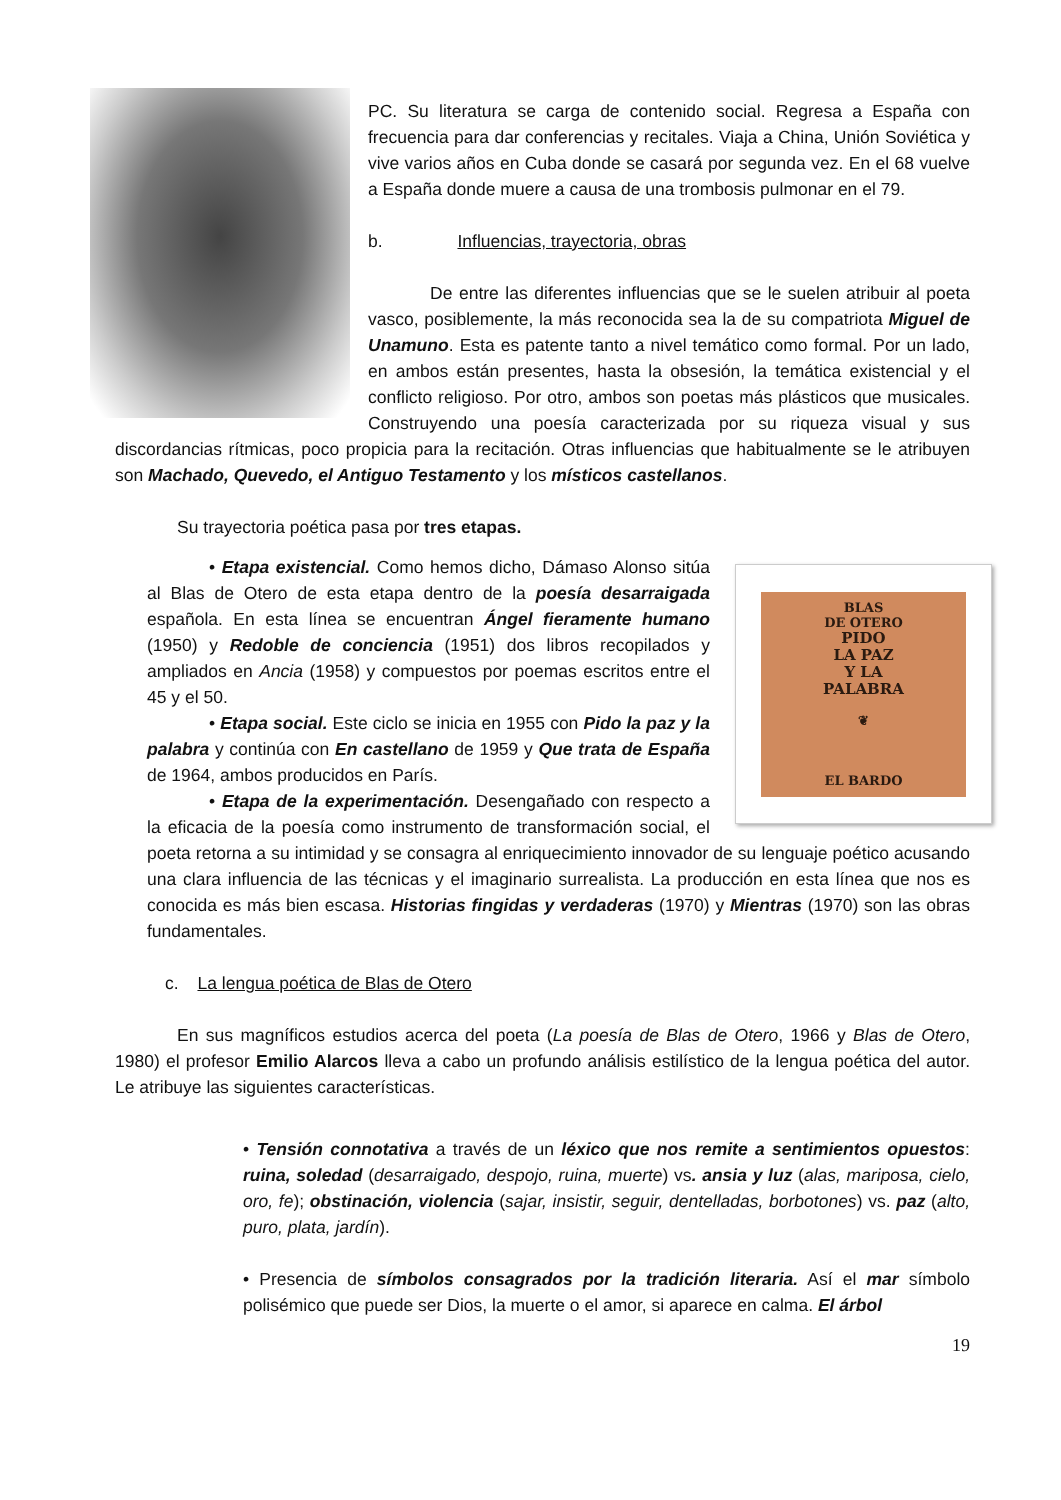PC. Su literatura se carga de contenido social. Regresa a España con frecuencia para dar conferencias y recitales. Viaja a China, Unión Soviética y vive varios años en Cuba donde se casará por segunda vez. En el 68 vuelve a España donde muere a causa de una trombosis pulmonar en el 79.
b. Influencias, trayectoria, obras
De entre las diferentes influencias que se le suelen atribuir al poeta vasco, posiblemente, la más reconocida sea la de su compatriota Miguel de Unamuno. Esta es patente tanto a nivel temático como formal. Por un lado, en ambos están presentes, hasta la obsesión, la temática existencial y el conflicto religioso. Por otro, ambos son poetas más plásticos que musicales. Construyendo una poesía caracterizada por su riqueza visual y sus discordancias rítmicas, poco propicia para la recitación. Otras influencias que habitualmente se le atribuyen son Machado, Quevedo, el Antiguo Testamento y los místicos castellanos.
Su trayectoria poética pasa por tres etapas.
BLAS
DE OTERO
PIDO
LA PAZ
Y LA
PALABRA
❦
EL BARDO
• Etapa existencial. Como hemos dicho, Dámaso Alonso sitúa al Blas de Otero de esta etapa dentro de la poesía desarraigada española. En esta línea se encuentran Ángel fieramente humano (1950) y Redoble de conciencia (1951) dos libros recopilados y ampliados en Ancia (1958) y compuestos por poemas escritos entre el 45 y el 50.
• Etapa social. Este ciclo se inicia en 1955 con Pido la paz y la palabra y continúa con En castellano de 1959 y Que trata de España de 1964, ambos producidos en París.
• Etapa de la experimentación. Desengañado con respecto a la eficacia de la poesía como instrumento de transformación social, el poeta retorna a su intimidad y se consagra al enriquecimiento innovador de su lenguaje poético acusando una clara influencia de las técnicas y el imaginario surrealista. La producción en esta línea que nos es conocida es más bien escasa. Historias fingidas y verdaderas (1970) y Mientras (1970) son las obras fundamentales.
c. La lengua poética de Blas de Otero
En sus magníficos estudios acerca del poeta (La poesía de Blas de Otero, 1966 y Blas de Otero, 1980) el profesor Emilio Alarcos lleva a cabo un profundo análisis estilístico de la lengua poética del autor. Le atribuye las siguientes características.
• Tensión connotativa a través de un léxico que nos remite a sentimientos opuestos: ruina, soledad (desarraigado, despojo, ruina, muerte) vs. ansia y luz (alas, mariposa, cielo, oro, fe); obstinación, violencia (sajar, insistir, seguir, dentelladas, borbotones) vs. paz (alto, puro, plata, jardín).
• Presencia de símbolos consagrados por la tradición literaria. Así el mar símbolo polisémico que puede ser Dios, la muerte o el amor, si aparece en calma. El árbol
19